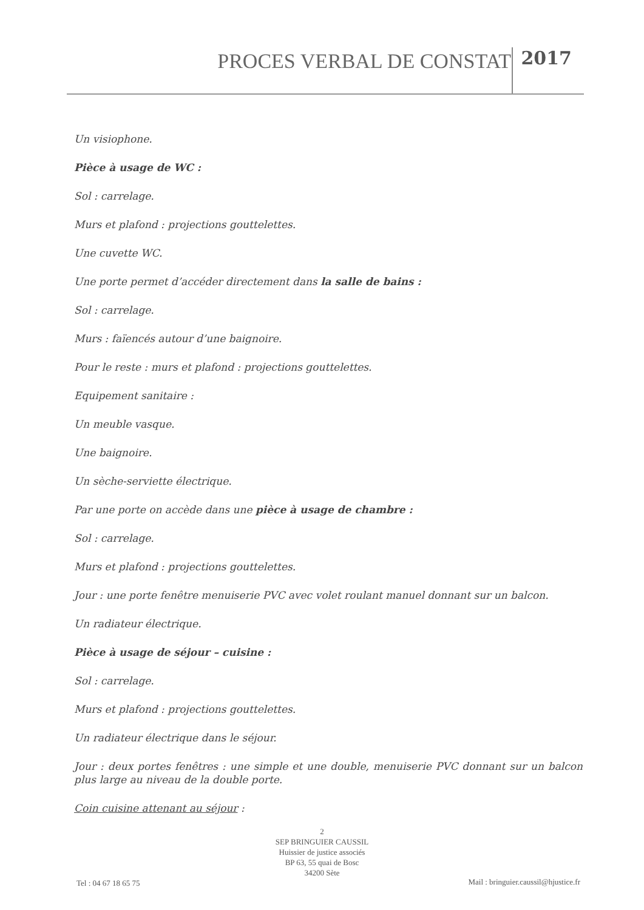PROCES VERBAL DE CONSTAT 2017
Un visiophone.
Pièce à usage de WC :
Sol : carrelage.
Murs et plafond : projections gouttelettes.
Une cuvette WC.
Une porte permet d’accéder directement dans la salle de bains :
Sol : carrelage.
Murs : faïencés autour d’une baignoire.
Pour le reste : murs et plafond : projections gouttelettes.
Equipement sanitaire :
Un meuble vasque.
Une baignoire.
Un sèche-serviette électrique.
Par une porte on accède dans une pièce à usage de chambre :
Sol : carrelage.
Murs et plafond : projections gouttelettes.
Jour : une porte fenêtre menuiserie PVC avec volet roulant manuel donnant sur un balcon.
Un radiateur électrique.
Pièce à usage de séjour – cuisine :
Sol : carrelage.
Murs et plafond : projections gouttelettes.
Un radiateur électrique dans le séjour.
Jour : deux portes fenêtres : une simple et une double, menuiserie PVC donnant sur un balcon plus large au niveau de la double porte.
Coin cuisine attenant au séjour :
2
SEP BRINGUIER CAUSSIL
Huissier de justice associés
BP 63, 55 quai de Bosc
34200 Sète
Tel : 04 67 18 65 75
Mail : bringuier.caussil@hjustice.fr